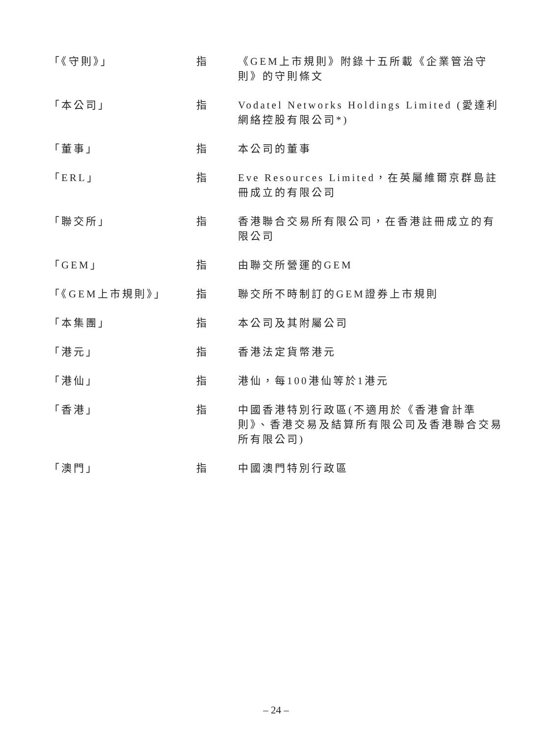| 「《守則》」 | 指 | 《GEM上市規則》附錄十五所載《企業管治守則》的守則條文 |
| 「本公司」 | 指 | Vodatel Networks Holdings Limited (愛達利網絡控股有限公司*) |
| 「董事」 | 指 | 本公司的董事 |
| 「ERL」 | 指 | Eve Resources Limited，在英屬維爾京群島註冊成立的有限公司 |
| 「聯交所」 | 指 | 香港聯合交易所有限公司，在香港註冊成立的有限公司 |
| 「GEM」 | 指 | 由聯交所營運的GEM |
| 「《GEM上市規則》」 | 指 | 聯交所不時制訂的GEM證券上市規則 |
| 「本集團」 | 指 | 本公司及其附屬公司 |
| 「港元」 | 指 | 香港法定貨幣港元 |
| 「港仙」 | 指 | 港仙，每100港仙等於1港元 |
| 「香港」 | 指 | 中國香港特別行政區(不適用於《香港會計準則》、香港交易及結算所有限公司及香港聯合交易所有限公司) |
| 「澳門」 | 指 | 中國澳門特別行政區 |
– 24 –